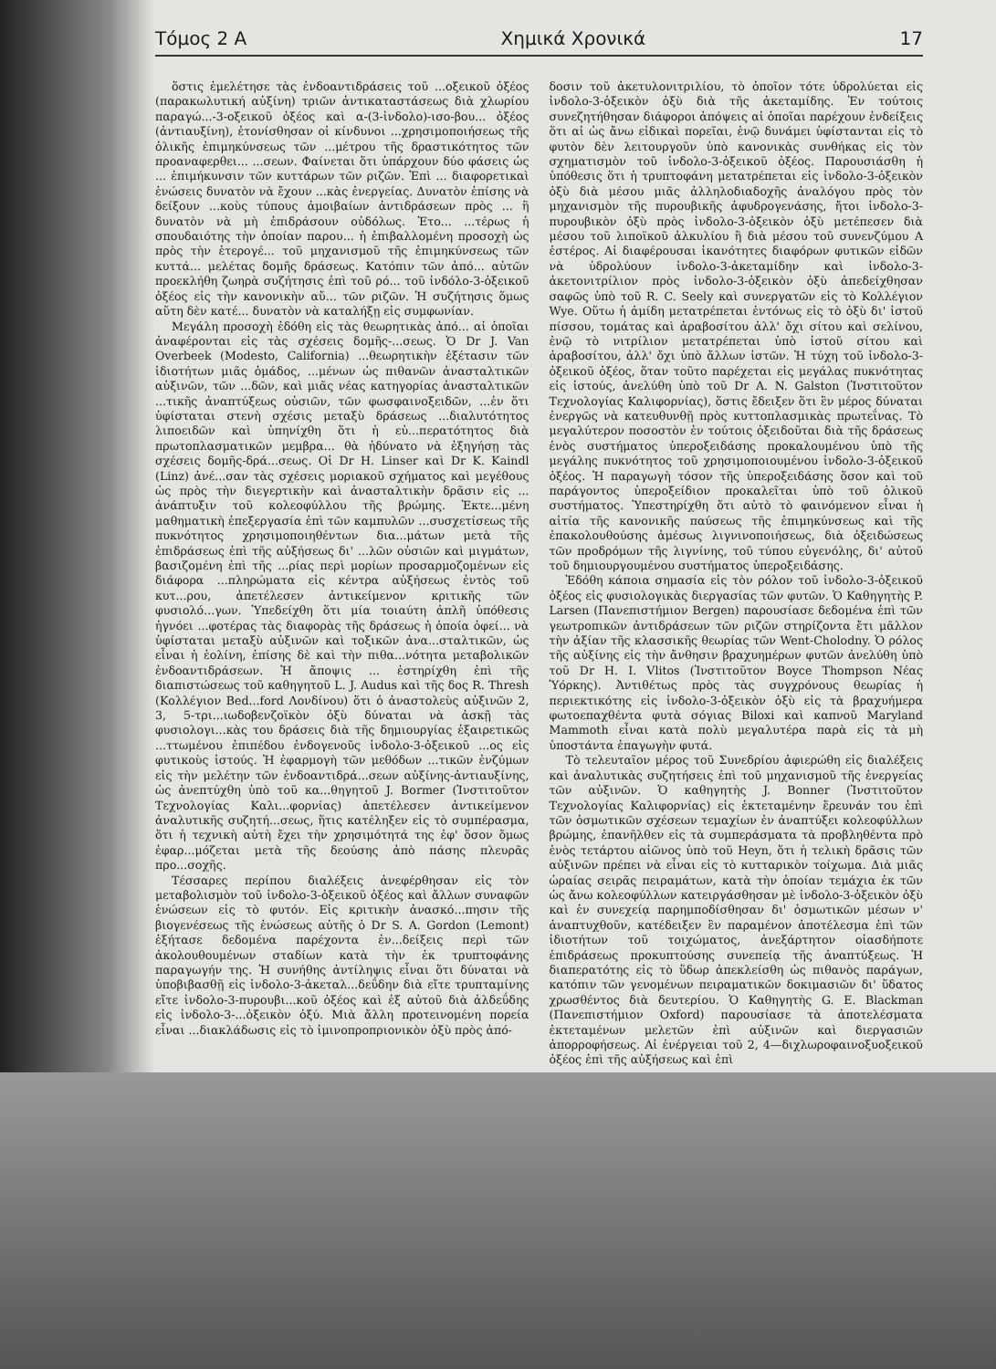Τόμος 2 Α Χημικά Χρονικά 17
ὅστις ἐμελέτησε τὰς ἐνδοαντιδράσεις τοῦ ...οξεικοῦ ὀξέος (παρακωλυτική αὐξίνη) τριῶν ἀντικαταστάσεως διὰ χλωρίου παραγώ...-3-οξεικοῦ ὀξέος καὶ α-(3-ἰνδολο)-ισο-βου... ὀξέος (ἀντιαυξίνη), ἐτονίσθησαν οἱ κίνδυνοι ...χρησιμοποιήσεως τῆς ὁλικῆς ἐπιμηκύνσεως τῶν ...μέτρου τῆς δραστικότητος τῶν προαναφερθει... ...σεων. Φαίνεται ὅτι ὑπάρχουν δύο φάσεις ὡς ... ἐπιμήκυνσιν τῶν κυττάρων τῶν ριζῶν. Ἐπὶ ... διαφορετικαὶ ἑνώσεις δυνατὸν νὰ ἔχουν ...κὰς ἐνεργείας. Δυνατὸν ἐπίσης νὰ δείξουν ...κοὺς τύπους ἀμοιβαίων ἀντιδράσεων πρὸς ... ἢ δυνατὸν νὰ μὴ ἐπιδράσουν οὐδόλως. Ἐτο... ...τέρως ἡ σπουδαιότης τὴν ὁποίαν παρου... ἡ ἐπιβαλλομένη προσοχὴ ὡς πρὸς τὴν ἑτερογέ... τοῦ μηχανισμοῦ τῆς ἐπιμηκύνσεως τῶν κυττά... μελέτας δομῆς δράσεως. Κατόπιν τῶν ἀπό... αὐτῶν προεκλήθη ζωηρὰ συζήτησις ἐπὶ τοῦ ρό... τοῦ ἰνδόλο-3-ὀξεικοῦ ὀξέος εἰς τὴν κανονικὴν αὔ... τῶν ριζῶν. Ἡ συζήτησις ὅμως αὕτη δὲν κατέ... δυνατὸν νὰ καταλήξῃ εἰς συμφωνίαν.
Μεγάλη προσοχὴ ἐδόθη εἰς τὰς θεωρητικὰς ἀπό... αἱ ὁποῖαι ἀναφέρονται εἰς τὰς σχέσεις δομῆς-...σεως. Ὁ Dr J. Van Overbeek (Modesto, California) ...θεωρητικὴν ἐξέτασιν τῶν ἰδιοτήτων μιᾶς ὁμάδος, ...μένων ὡς πιθανῶν ἀνασταλτικῶν αὐξινῶν, τῶν ...δῶν, καὶ μιᾶς νέας κατηγορίας ἀνασταλτικῶν ...τικῆς ἀναπτύξεως οὐσιῶν, τῶν φωσφαινοξειδῶν, ...ἐν ὅτι ὑφίσταται στενὴ σχέσις μεταξὺ δράσεως ...διαλυτότητος λιποειδῶν καὶ ὑπηνίχθη ὅτι ἡ εὐ...περατότητος διὰ πρωτοπλασματικῶν μεμβρα... θὰ ἠδύνατο νὰ ἐξηγήσῃ τὰς σχέσεις δομῆς-δρά...σεως. Οἱ Dr H. Linser καὶ Dr K. Kaindl (Linz) ἀνέ...σαν τὰς σχέσεις μοριακοῦ σχήματος καὶ μεγέθους ὡς πρὸς τὴν διεγερτικὴν καὶ ἀνασταλτικὴν δρᾶσιν εἰς ... ἀνάπτυξιν τοῦ κολεοφύλλου τῆς βρώμης. Ἐκτε...μένη μαθηματικὴ ἐπεξεργασία ἐπὶ τῶν καμπυλῶν ...συσχετίσεως τῆς πυκνότητος χρησιμοποιηθέντων δια...μάτων μετὰ τῆς ἐπιδράσεως ἐπὶ τῆς αὐξήσεως δι' ...λῶν οὐσιῶν καὶ μιγμάτων, βασιζομένη ἐπὶ τῆς ...ρίας περὶ μορίων προσαρμοζομένων εἰς διάφορα ...πληρώματα εἰς κέντρα αὐξήσεως ἐντὸς τοῦ κυτ...ρου, ἀπετέλεσεν ἀντικείμενον κριτικῆς τῶν φυσιολό...γων. Ὑπεδείχθη ὅτι μία τοιαύτη ἁπλῆ ὑπόθεσις ἠγνόει ...φοτέρας τὰς διαφορὰς τῆς δράσεως ἡ ὁποία ὀφεί... νὰ ὑφίσταται μεταξὺ αὐξινῶν καὶ τοξικῶν ἀνα...σταλτικῶν, ὡς εἶναι ἡ ἑολίνη, ἐπίσης δὲ καὶ τὴν πιθα...νότητα μεταβολικῶν ἐνδοαντιδράσεων. Ἡ ἄποψις ... ἐστηρίχθη ἐπὶ τῆς διαπιστώσεως τοῦ καθηγητοῦ L. J. Audus καὶ τῆς δος R. Thresh (Κολλέγιον Bed...ford Λονδίνου) ὅτι ὁ ἀναστολεὺς αὐξινῶν 2, 3, 5-τρι...ιωδοβενζοϊκὸν ὀξὺ δύναται νὰ ἀσκῇ τὰς φυσιολογι...κὰς του δράσεις διὰ τῆς δημιουργίας ἐξαιρετικῶς ...ττωμένου ἐπιπέδου ἐνδογενοῦς ἰνδολο-3-ὀξεικοῦ ...ος εἰς φυτικοὺς ἱστούς. Ἡ ἐφαρμογὴ τῶν μεθόδων ...τικῶν ἐνζύμων εἰς τὴν μελέτην τῶν ἐνδοαντιδρά...σεων αὐξίνης-ἀντιαυξίνης, ὡς ἀνεπτύχθη ὑπὸ τοῦ κα...θηγητοῦ J. Bormer (Ἰνστιτοῦτον Τεχνολογίας Καλι...φορνίας) ἀπετέλεσεν ἀντικείμενον ἀναλυτικῆς συζητή...σεως, ἥτις κατέληξεν εἰς τὸ συμπέρασμα, ὅτι ἡ τεχνικὴ αὐτὴ ἔχει τὴν χρησιμότητά της ἐφ' ὅσον ὅμως ἐφαρ...μόζεται μετὰ τῆς δεούσης ἀπὸ πάσης πλευρᾶς προ...σοχῆς.
Τέσσαρες περίπου διαλέξεις ἀνεφέρθησαν εἰς τὸν μεταβολισμὸν τοῦ ἰνδολο-3-ὀξεικοῦ ὀξέος καὶ ἄλλων συναφῶν ἑνώσεων εἰς τὸ φυτόν. Εἰς κριτικὴν ἀνασκό...πησιν τῆς βιογενέσεως τῆς ἑνώσεως αὐτῆς ὁ Dr S. A. Gordon (Lemont) ἐξήτασε δεδομένα παρέχοντα ἐν...δείξεις περὶ τῶν ἀκολουθουμένων σταδίων κατὰ τὴν ἐκ τρυπτοφάνης παραγωγήν της. Ἡ συνήθης ἀντίληψις εἶναι ὅτι δύναται νὰ ὑποβιβασθῇ εἰς ἰνδολο-3-ἀκεταλ...δεΰδην διὰ εἴτε τρυπταμίνης εἴτε ἰνδολο-3-πυρουβι...κοῦ ὀξέος καὶ ἐξ αὐτοῦ διὰ ἀλδεΰδης εἰς ἰνδολο-3-...ὀξεικὸν ὀξύ. Μιὰ ἄλλη προτεινομένη πορεία εἶναι ...διακλάδωσις εἰς τὸ ἰμινοπροπριονικὸν ὀξὺ πρὸς ἀπό-
δοσιν τοῦ ἀκετυλονιτριλίου, τὸ ὁποῖον τότε ὑδρολύεται εἰς ἰνδολο-3-ὀξεικὸν ὀξὺ διὰ τῆς ἀκεταμίδης. Ἐν τούτοις συνεζητήθησαν διάφοροι ἀπόψεις αἱ ὁποῖαι παρέχουν ἐνδείξεις ὅτι αἱ ὡς ἄνω εἰδικαὶ πορεῖαι, ἐνῷ δυνάμει ὑφίστανται εἰς τὸ φυτὸν δὲν λειτουργοῦν ὑπὸ κανονικὰς συνθήκας εἰς τὸν σχηματισμὸν τοῦ ἰνδολο-3-ὀξεικοῦ ὀξέος. Παρουσιάσθη ἡ ὑπόθεσις ὅτι ἡ τρυπτοφάνη μετατρέπεται εἰς ἰνδολο-3-ὀξεικὸν ὀξὺ διὰ μέσου μιᾶς ἀλληλοδιαδοχῆς ἀναλόγου πρὸς τὸν μηχανισμὸν τῆς πυρουβικῆς ἀφυδρογενάσης, ἤτοι ἰνδολο-3-πυρουβικὸν ὀξὺ πρὸς ἰνδολο-3-ὀξεικὸν ὀξὺ μετέπεσεν διὰ μέσου τοῦ λιποϊκοῦ ἀλκυλίου ἢ διὰ μέσου τοῦ συνενζύμου Α ἐστέρος. Αἱ διαφέρουσαι ἱκανότητες διαφόρων φυτικῶν εἰδῶν νὰ ὑδρολύουν ἰνδολο-3-ἀκεταμίδην καὶ ἰνδολο-3-ἀκετονιτρίλιον πρὸς ἰνδολο-3-ὀξεικὸν ὀξὺ ἀπεδείχθησαν σαφῶς ὑπὸ τοῦ R. C. Seely καὶ συνεργατῶν εἰς τὸ Κολλέγιον Wye. Οὕτω ἡ ἀμίδη μετατρέπεται ἐντόνως εἰς τὸ ὀξὺ δι' ἱστοῦ πίσσου, τομάτας καὶ ἀραβοσίτου ἀλλ' ὄχι σίτου καὶ σελίνου, ἐνῷ τὸ νιτρίλιον μετατρέπεται ὑπὸ ἱστοῦ σίτου καὶ ἀραβοσίτου, ἀλλ' ὄχι ὑπὸ ἄλλων ἱστῶν. Ἡ τύχη τοῦ ἰνδολο-3-ὀξεικοῦ ὀξέος, ὅταν τοῦτο παρέχεται εἰς μεγάλας πυκνότητας εἰς ἱστούς, ἀνελύθη ὑπὸ τοῦ Dr A. N. Galston (Ἰνστιτοῦτον Τεχνολογίας Καλιφορνίας), ὅστις ἔδειξεν ὅτι ἓν μέρος δύναται ἐνεργῶς νὰ κατευθυνθῇ πρὸς κυττοπλασμικὰς πρωτεΐνας. Τὸ μεγαλύτερον ποσοστὸν ἐν τούτοις ὀξειδοῦται διὰ τῆς δράσεως ἑνὸς συστήματος ὑπεροξειδάσης προκαλουμένου ὑπὸ τῆς μεγάλης πυκνότητος τοῦ χρησιμοποιουμένου ἰνδολο-3-ὀξεικοῦ ὀξέος. Ἡ παραγωγὴ τόσον τῆς ὑπεροξειδάσης ὅσον καὶ τοῦ παράγοντος ὑπεροξείδιον προκαλεῖται ὑπὸ τοῦ ὁλικοῦ συστήματος. Ὑπεστηρίχθη ὅτι αὐτὸ τὸ φαινόμενον εἶναι ἡ αἰτία τῆς κανονικῆς παύσεως τῆς ἐπιμηκύνσεως καὶ τῆς ἐπακολουθούσης ἀμέσως λιγνινοποιήσεως, διὰ ὀξειδώσεως τῶν προδρόμων τῆς λιγνίνης, τοῦ τύπου εὐγενόλης, δι' αὐτοῦ τοῦ δημιουργουμένου συστήματος ὑπεροξειδάσης.
Ἐδόθη κάποια σημασία εἰς τὸν ρόλον τοῦ ἰνδολο-3-ὀξεικοῦ ὀξέος εἰς φυσιολογικὰς διεργασίας τῶν φυτῶν. Ὁ Καθηγητὴς P. Larsen (Πανεπιστήμιον Bergen) παρουσίασε δεδομένα ἐπὶ τῶν γεωτροπικῶν ἀντιδράσεων τῶν ριζῶν στηρίζοντα ἔτι μᾶλλον τὴν ἀξίαν τῆς κλασσικῆς θεωρίας τῶν Went-Cholodny. Ὁ ρόλος τῆς αὐξίνης εἰς τὴν ἄνθησιν βραχυημέρων φυτῶν ἀνελύθη ὑπὸ τοῦ Dr H. I. Vlitos (Ἰνστιτοῦτον Boyce Thompson Νέας Ὑόρκης). Ἀντιθέτως πρὸς τὰς συγχρόνους θεωρίας ἡ περιεκτικότης εἰς ἰνδολο-3-ὀξεικὸν ὀξὺ εἰς τὰ βραχυήμερα φωτοεπαχθέντα φυτὰ σόγιας Biloxi καὶ καπνοῦ Maryland Mammoth εἶναι κατὰ πολὺ μεγαλυτέρα παρὰ εἰς τὰ μὴ ὑποστάντα ἐπαγωγὴν φυτά.
Τὸ τελευταῖον μέρος τοῦ Συνεδρίου ἀφιερώθη εἰς διαλέξεις καὶ ἀναλυτικὰς συζητήσεις ἐπὶ τοῦ μηχανισμοῦ τῆς ἐνεργείας τῶν αὐξινῶν. Ὁ καθηγητὴς J. Bonner (Ἰνστιτοῦτον Τεχνολογίας Καλιφορνίας) εἰς ἐκτεταμένην ἔρευνάν του ἐπὶ τῶν ὀσμωτικῶν σχέσεων τεμαχίων ἐν ἀναπτύξει κολεοφύλλων βρώμης, ἐπανῆλθεν εἰς τὰ συμπεράσματα τὰ προβληθέντα πρὸ ἑνὸς τετάρτου αἰῶνος ὑπὸ τοῦ Heyn, ὅτι ἡ τελικὴ δρᾶσις τῶν αὐξινῶν πρέπει νὰ εἶναι εἰς τὸ κυτταρικὸν τοίχωμα. Διὰ μιᾶς ὡραίας σειρᾶς πειραμάτων, κατὰ τὴν ὁποίαν τεμάχια ἐκ τῶν ὡς ἄνω κολεοφύλλων κατειργάσθησαν μὲ ἰνδολο-3-ὀξεικὸν ὀξὺ καὶ ἐν συνεχείᾳ παρημποδίσθησαν δι' ὀσμωτικῶν μέσων ν' ἀναπτυχθοῦν, κατέδειξεν ἓν παραμένον ἀποτέλεσμα ἐπὶ τῶν ἰδιοτήτων τοῦ τοιχώματος, ἀνεξάρτητον οἱασδήποτε ἐπιδράσεως προκυπτούσης συνεπείᾳ τῆς ἀναπτύξεως. Ἡ διαπερατότης εἰς τὸ ὕδωρ ἀπεκλείσθη ὡς πιθανὸς παράγων, κατόπιν τῶν γενομένων πειραματικῶν δοκιμασιῶν δι' ὕδατος χρωσθέντος διὰ δευτερίου. Ὁ Καθηγητὴς G. E. Blackman (Πανεπιστήμιον Oxford) παρουσίασε τὰ ἀποτελέσματα ἐκτεταμένων μελετῶν ἐπὶ αὐξινῶν καὶ διεργασιῶν ἀπορροφήσεως. Αἱ ἐνέργειαι τοῦ 2, 4—διχλωροφαινοξυοξεικοῦ ὀξέος ἐπὶ τῆς αὐξήσεως καὶ ἐπὶ